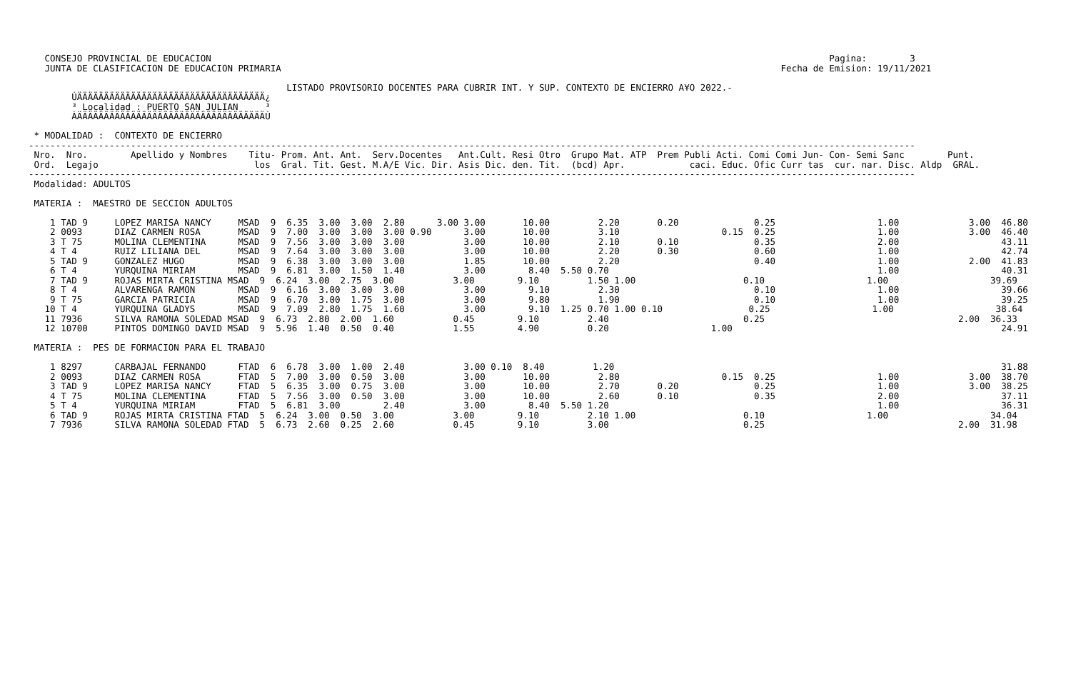CONSEJO PROVINCIAL DE EDUCACION                                                                                                                   Pagina:        3
   JUNTA DE CLASIFICACION DE EDUCACION PRIMARIA                                                                                             Fecha de Emision: 19/11/2021

                                                LISTADO PROVISORIO DOCENTES PARA CUBRIR INT. Y SUP. CONTEXTO DE ENCIERRO A¥O 2022.-
        ÚÄÄÄÄÄÄÄÄÄÄÄÄÄÄÄÄÄÄÄÄÄÄÄÄÄÄÄÄÄÄÄÄÄÄÄ¿
        ³ Localidad : PUERTO SAN JULIAN     ³
        ÀÄÄÄÄÄÄÄÄÄÄÄÄÄÄÄÄÄÄÄÄÄÄÄÄÄÄÄÄÄÄÄÄÄÄÄÙ

 * MODALIDAD :  CONTEXTO DE ENCIERRO
---------------------------------------------------------------------------------------------------------------------------------------------------------------------
 Nro.  Nro.        Apellido y Nombres    Titu- Prom. Ant. Ant.  Serv.Docentes   Ant.Cult. Resi Otro  Grupo Mat. ATP  Prem Publi Acti. Comi Comi Jun- Con- Semi Sanc        Punt.
 Ord.  Legajo                             los  Gral. Tit. Gest. M.A/E Vic. Dir. Asis Dic. den. Tit.  (bcd) Apr.            caci. Educ. Ofic Curr tas  cur. nar. Disc. Aldp  GRAL.
---------------------------------------------------------------------------------------------------------------------------------------------------------------------
 Modalidad: ADULTOS

 MATERIA :  MAESTRO DE SECCION ADULTOS

    1 TAD 9     LOPEZ MARISA NANCY     MSAD  9  6.35  3.00  3.00  2.80      3.00 3.00       10.00         2.20       0.20              0.25                   1.00             3.00  46.80
    2 0093      DIAZ CARMEN ROSA       MSAD  9  7.00  3.00  3.00  3.00 0.90      3.00       10.00         3.10                   0.15  0.25                   1.00             3.00  46.40
    3 T 75      MOLINA CLEMENTINA      MSAD  9  7.56  3.00  3.00  3.00           3.00       10.00         2.10       0.10              0.35                   2.00                   43.11
    4 T 4       RUIZ LILIANA DEL       MSAD  9  7.64  3.00  3.00  3.00           3.00       10.00         2.20       0.30              0.60                   1.00                   42.74
    5 TAD 9     GONZALEZ HUGO          MSAD  9  6.38  3.00  3.00  3.00           1.85       10.00         2.20                         0.40                   1.00             2.00  41.83
    6 T 4       YURQUINA MIRIAM        MSAD  9  6.81  3.00  1.50  1.40           3.00        8.40  5.50 0.70                                                  1.00                   40.31
    7 TAD 9     ROJAS MIRTA CRISTINA MSAD  9  6.24  3.00  2.75  3.00           3.00        9.10         1.50 1.00                    0.10                   1.00                   39.69
    8 T 4       ALVARENGA RAMON        MSAD  9  6.16  3.00  3.00  3.00           3.00        9.10         2.30                         0.10                   1.00                   39.66
    9 T 75      GARCIA PATRICIA        MSAD  9  6.70  3.00  1.75  3.00           3.00        9.80         1.90                         0.10                   1.00                   39.25
   10 T 4       YURQUINA GLADYS        MSAD  9  7.09  2.80  1.75  1.60           3.00        9.10  1.25 0.70 1.00 0.10                0.25                   1.00                   38.64
   11 7936      SILVA RAMONA SOLEDAD MSAD  9  6.73  2.80  2.00  1.60           0.45        9.10         2.40                         0.25                                    2.00  36.33
   12 10700     PINTOS DOMINGO DAVID MSAD  9  5.96  1.40  0.50  0.40           1.55        4.90         0.20                   1.00                                                  24.91

 MATERIA :  PES DE FORMACION PARA EL TRABAJO

    1 8297      CARBAJAL FERNANDO      FTAD  6  6.78  3.00  1.00  2.40           3.00 0.10  8.40         1.20                                                                        31.88
    2 0093      DIAZ CARMEN ROSA       FTAD  5  7.00  3.00  0.50  3.00           3.00       10.00         2.80                   0.15  0.25                   1.00             3.00  38.70
    3 TAD 9     LOPEZ MARISA NANCY     FTAD  5  6.35  3.00  0.75  3.00           3.00       10.00         2.70       0.20              0.25                   1.00             3.00  38.25
    4 T 75      MOLINA CLEMENTINA      FTAD  5  7.56  3.00  0.50  3.00           3.00       10.00         2.60       0.10              0.35                   2.00                   37.11
    5 T 4       YURQUINA MIRIAM        FTAD  5  6.81  3.00        2.40           3.00        8.40  5.50 1.20                                                  1.00                   36.31
    6 TAD 9     ROJAS MIRTA CRISTINA FTAD  5  6.24  3.00  0.50  3.00           3.00        9.10         2.10 1.00                    0.10                   1.00                   34.04
    7 7936      SILVA RAMONA SOLEDAD FTAD  5  6.73  2.60  0.25  2.60           0.45        9.10         3.00                         0.25                                    2.00  31.98